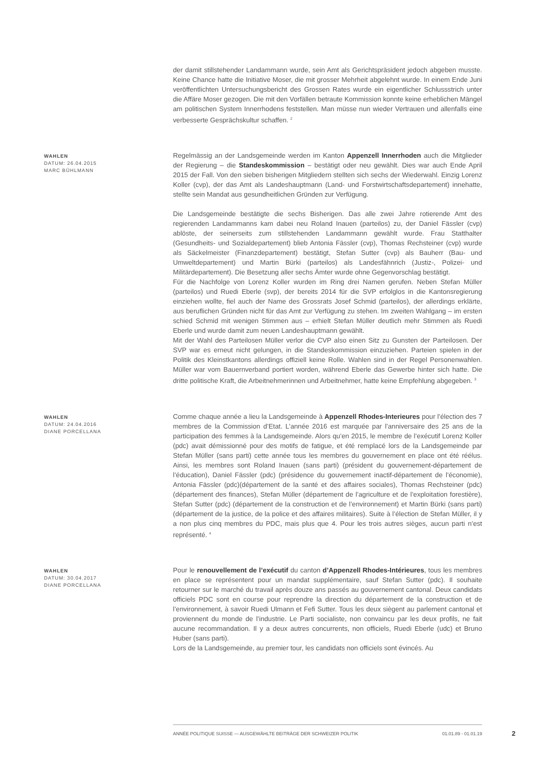der damit stillstehender Landammann wurde, sein Amt als Gerichtspräsident jedoch abgeben musste. Keine Chance hatte die Initiative Moser, die mit grosser Mehrheit abgelehnt wurde. In einem Ende Juni veröffentlichten Untersuchungsbericht des Grossen Rates wurde ein eigentlicher Schlussstrich unter die Affäre Moser gezogen. Die mit den Vorfällen betraute Kommission konnte keine erheblichen Mängel am politischen System Innerrhodens feststellen. Man müsse nun wieder Vertrauen und allenfalls eine verbesserte Gesprächskultur schaffen. <sup>2</sup>
WAHLEN
DATUM: 26.04.2015
MARC BÜHLMANN
Regelmässig an der Landsgemeinde werden im Kanton Appenzell Innerrhoden auch die Mitglieder der Regierung – die Standeskommission – bestätigt oder neu gewählt. Dies war auch Ende April 2015 der Fall. Von den sieben bisherigen Mitgliedern stellten sich sechs der Wiederwahl. Einzig Lorenz Koller (cvp), der das Amt als Landeshauptmann (Land- und Forstwirtschaftsdepartement) innehatte, stellte sein Mandat aus gesundheitlichen Gründen zur Verfügung.
Die Landsgemeinde bestätigte die sechs Bisherigen. Das alle zwei Jahre rotierende Amt des regierenden Landammanns kam dabei neu Roland Inauen (parteilos) zu, der Daniel Fässler (cvp) ablöste, der seinerseits zum stillstehenden Landammann gewählt wurde. Frau Statthalter (Gesundheits- und Sozialdepartement) blieb Antonia Fässler (cvp), Thomas Rechsteiner (cvp) wurde als Säckelmeister (Finanzdepartement) bestätigt, Stefan Sutter (cvp) als Bauherr (Bau- und Umweltdepartement) und Martin Bürki (parteilos) als Landesfähnrich (Justiz-, Polizei- und Militärdepartement). Die Besetzung aller sechs Ämter wurde ohne Gegenvorschlag bestätigt.
Für die Nachfolge von Lorenz Koller wurden im Ring drei Namen gerufen. Neben Stefan Müller (parteilos) und Ruedi Eberle (svp), der bereits 2014 für die SVP erfolglos in die Kantonsregierung einziehen wollte, fiel auch der Name des Grossrats Josef Schmid (parteilos), der allerdings erklärte, aus beruflichen Gründen nicht für das Amt zur Verfügung zu stehen. Im zweiten Wahlgang – im ersten schied Schmid mit wenigen Stimmen aus – erhielt Stefan Müller deutlich mehr Stimmen als Ruedi Eberle und wurde damit zum neuen Landeshauptmann gewählt.
Mit der Wahl des Parteilosen Müller verlor die CVP also einen Sitz zu Gunsten der Parteilosen. Der SVP war es erneut nicht gelungen, in die Standeskommission einzuziehen. Parteien spielen in der Politik des Kleinstkantons allerdings offiziell keine Rolle. Wahlen sind in der Regel Personenwahlen. Müller war vom Bauernverband portiert worden, während Eberle das Gewerbe hinter sich hatte. Die dritte politische Kraft, die Arbeitnehmerinnen und Arbeitnehmer, hatte keine Empfehlung abgegeben. <sup>3</sup>
WAHLEN
DATUM: 24.04.2016
DIANE PORCELLANA
Comme chaque année a lieu la Landsgemeinde à Appenzell Rhodes-Interieures pour l’élection des 7 membres de la Commission d’Etat. L’année 2016 est marquée par l’anniversaire des 25 ans de la participation des femmes à la Landsgemeinde. Alors qu’en 2015, le membre de l’exécutif Lorenz Koller (pdc) avait démissionné pour des motifs de fatigue, et été remplacé lors de la Landsgemeinde par Stefan Müller (sans parti) cette année tous les membres du gouvernement en place ont été réélus. Ainsi, les membres sont Roland Inauen (sans parti) (président du gouvernement-département de l’éducation), Daniel Fässler (pdc) (présidence du gouvernement inactif-département de l’économie), Antonia Fässler (pdc)(département de la santé et des affaires sociales), Thomas Rechsteiner (pdc) (département des finances), Stefan Müller (département de l’agriculture et de l’exploitation forestière), Stefan Sutter (pdc) (département de la construction et de l’environnement) et Martin Bürki (sans parti) (département de la justice, de la police et des affaires militaires). Suite à l’élection de Stefan Müller, il y a non plus cinq membres du PDC, mais plus que 4. Pour les trois autres sièges, aucun parti n’est représenté. <sup>4</sup>
WAHLEN
DATUM: 30.04.2017
DIANE PORCELLANA
Pour le renouvellement de l’exécutif du canton d’Appenzell Rhodes-Intérieures, tous les membres en place se représentent pour un mandat supplémentaire, sauf Stefan Sutter (pdc). Il souhaite retourner sur le marché du travail après douze ans passés au gouvernement cantonal. Deux candidats officiels PDC sont en course pour reprendre la direction du département de la construction et de l’environnement, à savoir Ruedi Ulmann et Fefi Sutter. Tous les deux siègent au parlement cantonal et proviennent du monde de l’industrie. Le Parti socialiste, non convaincu par les deux profils, ne fait aucune recommandation. Il y a deux autres concurrents, non officiels, Ruedi Eberle (udc) et Bruno Huber (sans parti).
Lors de la Landsgemeinde, au premier tour, les candidats non officiels sont évincés. Au
ANNÉE POLITIQUE SUISSE — AUSGEWÄHLTE BEITRÄGE DER SCHWEIZER POLITIK 01.01.89 - 01.01.19
2